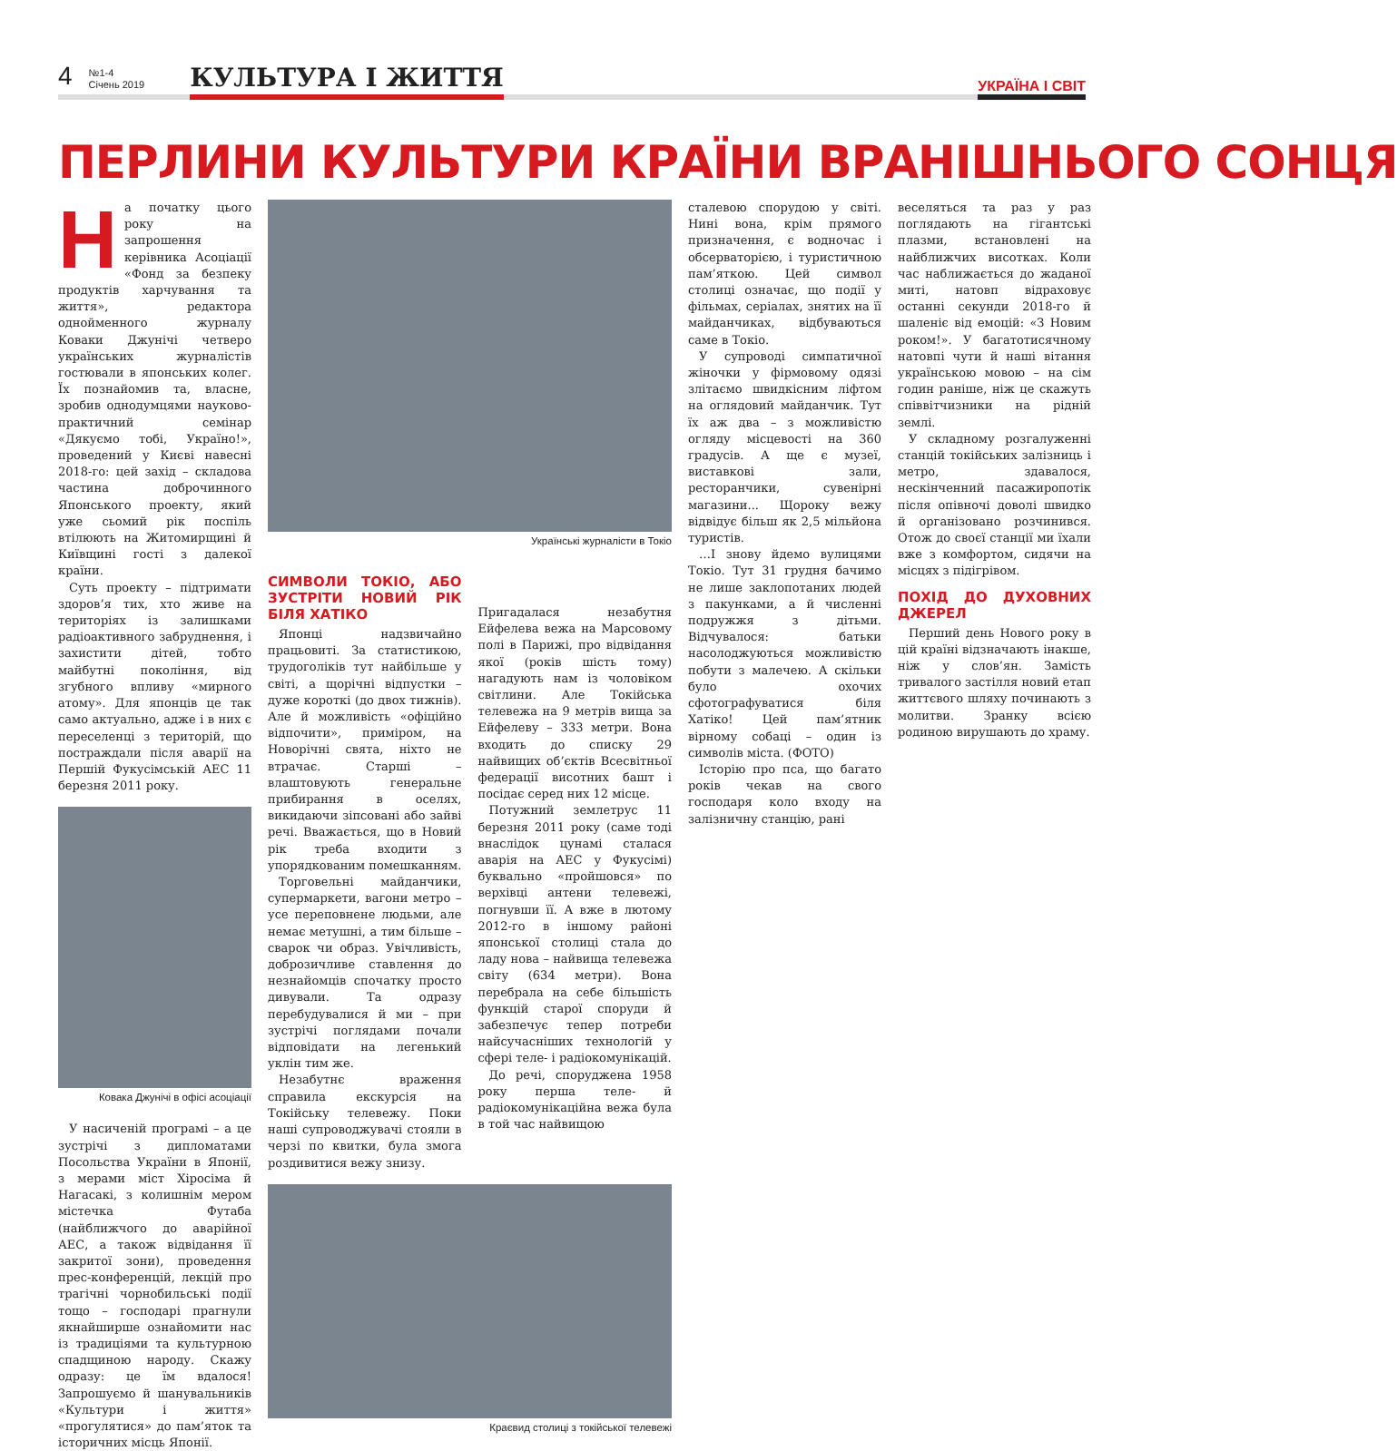4 №1-4
Січень 2019 КУЛЬТУРА І ЖИТТЯ УКРАЇНА І СВІТ
ПЕРЛИНИ КУЛЬТУРИ КРАЇНИ ВРАНІШНЬОГО СОНЦЯ
На початку цього року на запрошення керівника Асоціації «Фонд за безпеку продуктів харчування та життя», редактора однойменного журналу Коваки Джунічі четверо українських журналістів гостювали в японських колег. Їх познайомив та, власне, зробив однодумцями науково-практичний семінар «Дякуємо тобі, Україно!», проведений у Києві навесні 2018-го: цей захід – складова частина доброчинного Японського проекту, який уже сьомий рік поспіль втілюють на Житомирщині й Київщині гості з далекої країни.
Суть проекту – підтримати здоров’я тих, хто живе на територіях із залишками радіоактивного забруднення, і захистити дітей, тобто майбутні покоління, від згубного впливу «мирного атому». Для японців це так само актуально, адже і в них є переселенці з територій, що постраждали після аварії на Першій Фукусімській АЕС 11 березня 2011 року.
Ковака Джунічі в офісі асоціації
У насиченій програмі – а це зустрічі з дипломатами Посольства України в Японії, з мерами міст Хіросіма й Нагасакі, з колишнім мером містечка Футаба (найближчого до аварійної АЕС, а також відвідання її закритої зони), проведення прес-конференцій, лекцій про трагічні чорнобильські події тощо – господарі прагнули якнайширше ознайомити нас із традиціями та культурною спадщиною народу. Скажу одразу: це їм вдалося! Запрошуємо й шанувальників «Культури і життя» «прогулятися» до пам’яток та історичних місць Японії.
Українські журналісти в Токіо
СИМВОЛИ ТОКІО, АБО ЗУСТРІТИ НОВИЙ РІК БІЛЯ ХАТІКО
Японці надзвичайно працьовиті. За статистикою, трудоголіків тут найбільше у світі, а щорічні відпустки – дуже короткі (до двох тижнів). Але й можливість «офіційно відпочити», приміром, на Новорічні свята, ніхто не втрачає. Старші – влаштовують генеральне прибирання в оселях, викидаючи зіпсовані або зайві речі. Вважається, що в Новий рік треба входити з упорядкованим помешканням.
Торговельні майданчики, супермаркети, вагони метро – усе переповнене людьми, але немає метушні, а тим більше – сварок чи образ. Увічливість, доброзичливе ставлення до незнайомців спочатку просто дивували. Та одразу перебудувалися й ми – при зустрічі поглядами почали відповідати на легенький уклін тим же.
Незабутнє враження справила екскурсія на Токійську телевежу. Поки наші супроводжувачі стояли в черзі по квитки, була змога роздивитися вежу знизу.
Пригадалася незабутня Ейфелева вежа на Марсовому полі в Парижі, про відвідання якої (років шість тому) нагадують нам із чоловіком світлини. Але Токійська телевежа на 9 метрів вища за Ейфелеву – 333 метри. Вона входить до списку 29 найвищих об’єктів Всесвітньої федерації висотних башт і посідає серед них 12 місце.
Потужний землетрус 11 березня 2011 року (саме тоді внаслідок цунамі сталася аварія на АЕС у Фукусімі) буквально «пройшовся» по верхівці антени телевежі, погнувши її. А вже в лютому 2012-го в іншому районі японської столиці стала до ладу нова – найвища телевежа світу (634 метри). Вона перебрала на себе більшість функцій старої споруди й забезпечує тепер потреби найсучасніших технологій у сфері теле- і радіокомунікацій.
До речі, споруджена 1958 року перша теле- й радіокомунікаційна вежа була в той час найвищою
Краєвид столиці з токійської телевежі
сталевою спорудою у світі. Нині вона, крім прямого призначення, є водночас і обсерваторією, і туристичною пам’яткою. Цей символ столиці означає, що події у фільмах, серіалах, знятих на її майданчиках, відбуваються саме в Токіо.
У супроводі симпатичної жіночки у фірмовому одязі злітаємо швидкісним ліфтом на оглядовий майданчик. Тут їх аж два – з можливістю огляду місцевості на 360 градусів. А ще є музеї, виставкові зали, ресторанчики, сувенірні магазини... Щороку вежу відвідує більш як 2,5 мільйона туристів.
…І знову йдемо вулицями Токіо. Тут 31 грудня бачимо не лише заклопотаних людей з пакунками, а й численні подружжя з дітьми. Відчувалося: батьки насолоджуються можливістю побути з малечею. А скільки було охочих сфотографуватися біля Хатіко! Цей пам’ятник вірному собаці – один із символів міста. (ФОТО)
Історію про пса, що багато років чекав на свого господаря коло входу на залізничну станцію, рані
веселяться та раз у раз поглядають на гігантські плазми, встановлені на найближчих висотках. Коли час наближається до жаданої миті, натовп відраховує останні секунди 2018-го й шаленіє від емоцій: «З Новим роком!». У багатотисячному натовпі чути й наші вітання українською мовою – на сім годин раніше, ніж це скажуть співвітчизники на рідній землі.
У складному розгалуженні станцій токійських залізниць і метро, здавалося, нескінченний пасажиропотік після опівночі доволі швидко й організовано розчинився. Отож до своєї станції ми їхали вже з комфортом, сидячи на місцях з підігрівом.
ПОХІД ДО ДУХОВНИХ ДЖЕРЕЛ
Перший день Нового року в цій країні відзначають інакше, ніж у слов’ян. Замість тривалого застілля новий етап життєвого шляху починають з молитви. Зранку всією родиною вирушають до храму.